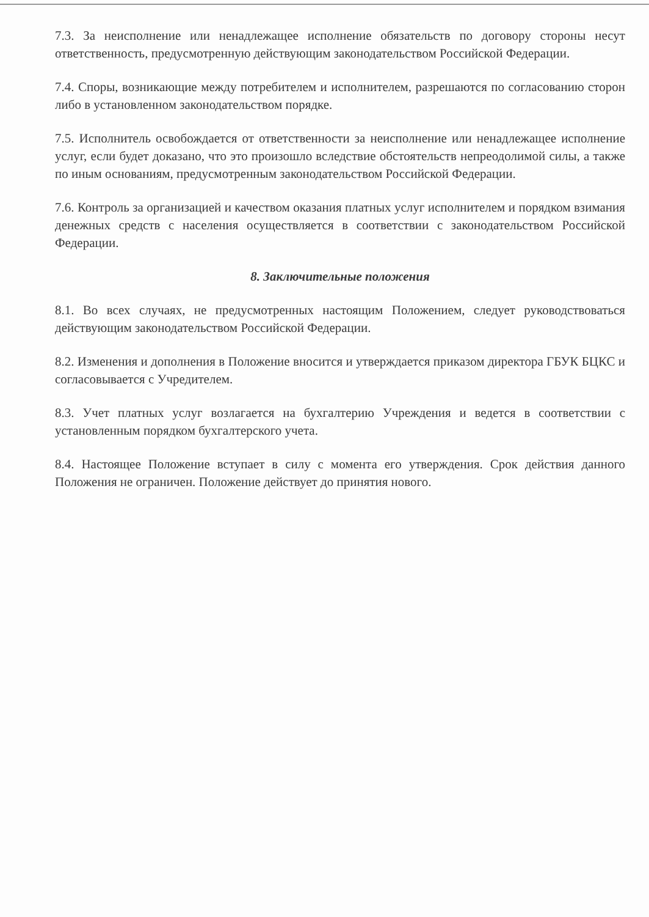7.3. За неисполнение или ненадлежащее исполнение обязательств по договору стороны несут ответственность, предусмотренную действующим законодательством Российской Федерации.
7.4. Споры, возникающие между потребителем и исполнителем, разрешаются по согласованию сторон либо в установленном законодательством порядке.
7.5. Исполнитель освобождается от ответственности за неисполнение или ненадлежащее исполнение услуг, если будет доказано, что это произошло вследствие обстоятельств непреодолимой силы, а также по иным основаниям, предусмотренным законодательством Российской Федерации.
7.6. Контроль за организацией и качеством оказания платных услуг исполнителем и порядком взимания денежных средств с населения осуществляется в соответствии с законодательством Российской Федерации.
8. Заключительные положения
8.1. Во всех случаях, не предусмотренных настоящим Положением, следует руководствоваться действующим законодательством Российской Федерации.
8.2. Изменения и дополнения в Положение вносится и утверждается приказом директора ГБУК БЦКС и согласовывается с Учредителем.
8.3. Учет платных услуг возлагается на бухгалтерию Учреждения и ведется в соответствии с установленным порядком бухгалтерского учета.
8.4. Настоящее Положение вступает в силу с момента его утверждения. Срок действия данного Положения не ограничен. Положение действует до принятия нового.